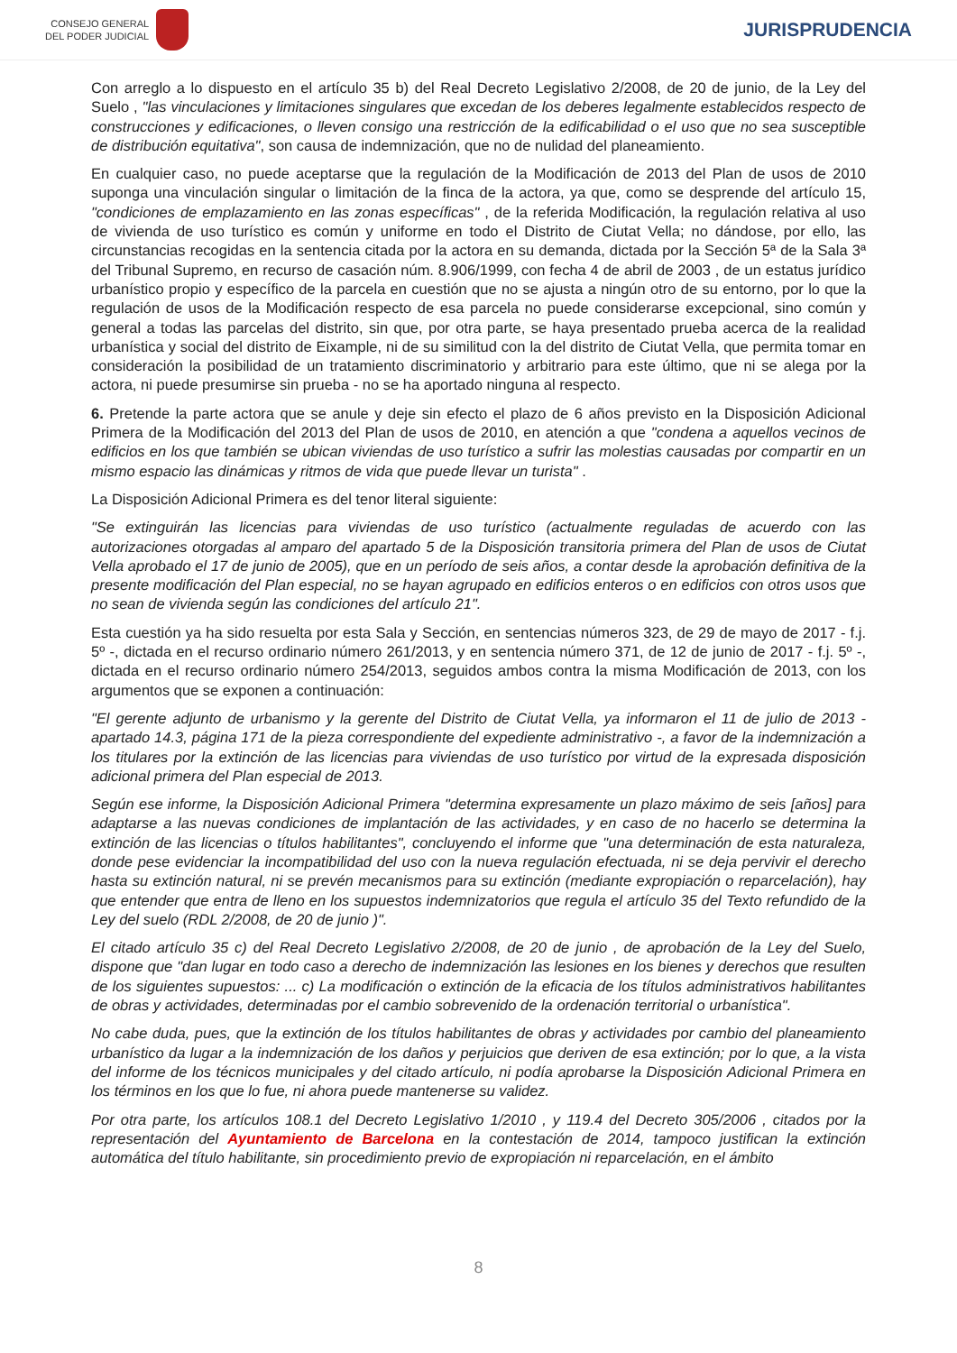CONSEJO GENERAL
DEL PODER JUDICIAL
JURISPRUDENCIA
Con arreglo a lo dispuesto en el artículo 35 b) del Real Decreto Legislativo 2/2008, de 20 de junio, de la Ley del Suelo , "las vinculaciones y limitaciones singulares que excedan de los deberes legalmente establecidos respecto de construcciones y edificaciones, o lleven consigo una restricción de la edificabilidad o el uso que no sea susceptible de distribución equitativa", son causa de indemnización, que no de nulidad del planeamiento.
En cualquier caso, no puede aceptarse que la regulación de la Modificación de 2013 del Plan de usos de 2010 suponga una vinculación singular o limitación de la finca de la actora, ya que, como se desprende del artículo 15, "condiciones de emplazamiento en las zonas específicas" , de la referida Modificación, la regulación relativa al uso de vivienda de uso turístico es común y uniforme en todo el Distrito de Ciutat Vella; no dándose, por ello, las circunstancias recogidas en la sentencia citada por la actora en su demanda, dictada por la Sección 5ª de la Sala 3ª del Tribunal Supremo, en recurso de casación núm. 8.906/1999, con fecha 4 de abril de 2003 , de un estatus jurídico urbanístico propio y específico de la parcela en cuestión que no se ajusta a ningún otro de su entorno, por lo que la regulación de usos de la Modificación respecto de esa parcela no puede considerarse excepcional, sino común y general a todas las parcelas del distrito, sin que, por otra parte, se haya presentado prueba acerca de la realidad urbanística y social del distrito de Eixample, ni de su similitud con la del distrito de Ciutat Vella, que permita tomar en consideración la posibilidad de un tratamiento discriminatorio y arbitrario para este último, que ni se alega por la actora, ni puede presumirse sin prueba - no se ha aportado ninguna al respecto.
6. Pretende la parte actora que se anule y deje sin efecto el plazo de 6 años previsto en la Disposición Adicional Primera de la Modificación del 2013 del Plan de usos de 2010, en atención a que "condena a aquellos vecinos de edificios en los que también se ubican viviendas de uso turístico a sufrir las molestias causadas por compartir en un mismo espacio las dinámicas y ritmos de vida que puede llevar un turista" .
La Disposición Adicional Primera es del tenor literal siguiente:
"Se extinguirán las licencias para viviendas de uso turístico (actualmente reguladas de acuerdo con las autorizaciones otorgadas al amparo del apartado 5 de la Disposición transitoria primera del Plan de usos de Ciutat Vella aprobado el 17 de junio de 2005), que en un período de seis años, a contar desde la aprobación definitiva de la presente modificación del Plan especial, no se hayan agrupado en edificios enteros o en edificios con otros usos que no sean de vivienda según las condiciones del artículo 21".
Esta cuestión ya ha sido resuelta por esta Sala y Sección, en sentencias números 323, de 29 de mayo de 2017 - f.j. 5º -, dictada en el recurso ordinario número 261/2013, y en sentencia número 371, de 12 de junio de 2017 - f.j. 5º -, dictada en el recurso ordinario número 254/2013, seguidos ambos contra la misma Modificación de 2013, con los argumentos que se exponen a continuación:
"El gerente adjunto de urbanismo y la gerente del Distrito de Ciutat Vella, ya informaron el 11 de julio de 2013 - apartado 14.3, página 171 de la pieza correspondiente del expediente administrativo -, a favor de la indemnización a los titulares por la extinción de las licencias para viviendas de uso turístico por virtud de la expresada disposición adicional primera del Plan especial de 2013.
Según ese informe, la Disposición Adicional Primera "determina expresamente un plazo máximo de seis [años] para adaptarse a las nuevas condiciones de implantación de las actividades, y en caso de no hacerlo se determina la extinción de las licencias o títulos habilitantes", concluyendo el informe que "una determinación de esta naturaleza, donde pese evidenciar la incompatibilidad del uso con la nueva regulación efectuada, ni se deja pervivir el derecho hasta su extinción natural, ni se prevén mecanismos para su extinción (mediante expropiación o reparcelación), hay que entender que entra de lleno en los supuestos indemnizatorios que regula el artículo 35 del Texto refundido de la Ley del suelo (RDL 2/2008, de 20 de junio )".
El citado artículo 35 c) del Real Decreto Legislativo 2/2008, de 20 de junio , de aprobación de la Ley del Suelo, dispone que "dan lugar en todo caso a derecho de indemnización las lesiones en los bienes y derechos que resulten de los siguientes supuestos: ... c) La modificación o extinción de la eficacia de los títulos administrativos habilitantes de obras y actividades, determinadas por el cambio sobrevenido de la ordenación territorial o urbanística".
No cabe duda, pues, que la extinción de los títulos habilitantes de obras y actividades por cambio del planeamiento urbanístico da lugar a la indemnización de los daños y perjuicios que deriven de esa extinción; por lo que, a la vista del informe de los técnicos municipales y del citado artículo, ni podía aprobarse la Disposición Adicional Primera en los términos en los que lo fue, ni ahora puede mantenerse su validez.
Por otra parte, los artículos 108.1 del Decreto Legislativo 1/2010 , y 119.4 del Decreto 305/2006 , citados por la representación del Ayuntamiento de Barcelona en la contestación de 2014, tampoco justifican la extinción automática del título habilitante, sin procedimiento previo de expropiación ni reparcelación, en el ámbito
8